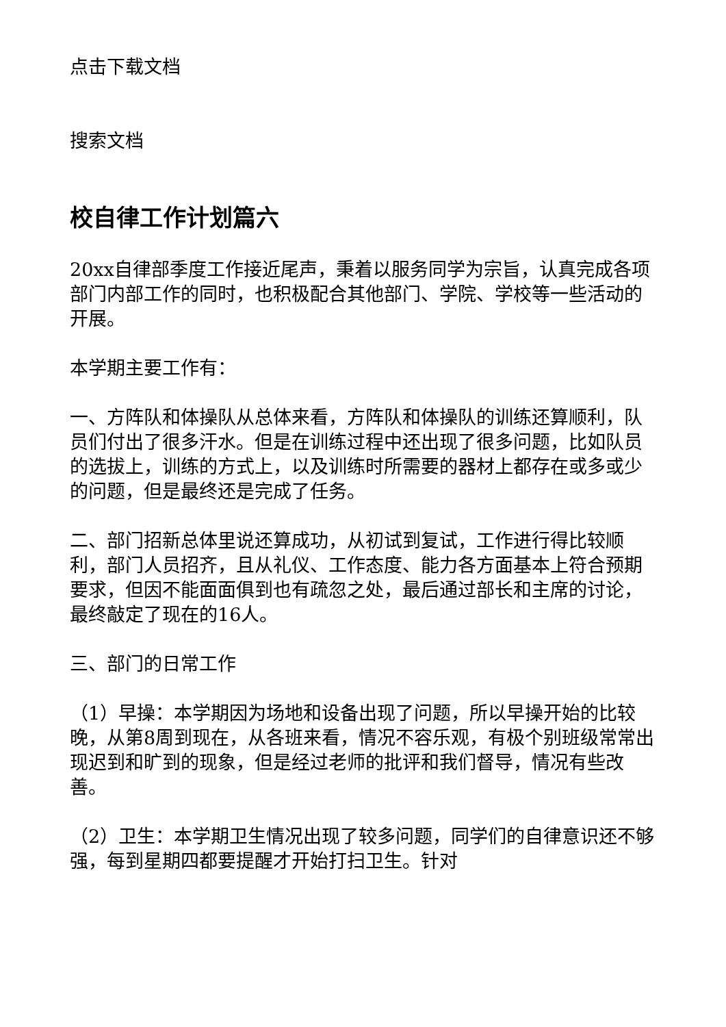点击下载文档
搜索文档
校自律工作计划篇六
20xx自律部季度工作接近尾声，秉着以服务同学为宗旨，认真完成各项部门内部工作的同时，也积极配合其他部门、学院、学校等一些活动的开展。
本学期主要工作有：
一、方阵队和体操队从总体来看，方阵队和体操队的训练还算顺利，队员们付出了很多汗水。但是在训练过程中还出现了很多问题，比如队员的选拔上，训练的方式上，以及训练时所需要的器材上都存在或多或少的问题，但是最终还是完成了任务。
二、部门招新总体里说还算成功，从初试到复试，工作进行得比较顺利，部门人员招齐，且从礼仪、工作态度、能力各方面基本上符合预期要求，但因不能面面俱到也有疏忽之处，最后通过部长和主席的讨论，最终敲定了现在的16人。
三、部门的日常工作
（1）早操：本学期因为场地和设备出现了问题，所以早操开始的比较晚，从第8周到现在，从各班来看，情况不容乐观，有极个别班级常常出现迟到和旷到的现象，但是经过老师的批评和我们督导，情况有些改善。
（2）卫生：本学期卫生情况出现了较多问题，同学们的自律意识还不够强，每到星期四都要提醒才开始打扫卫生。针对